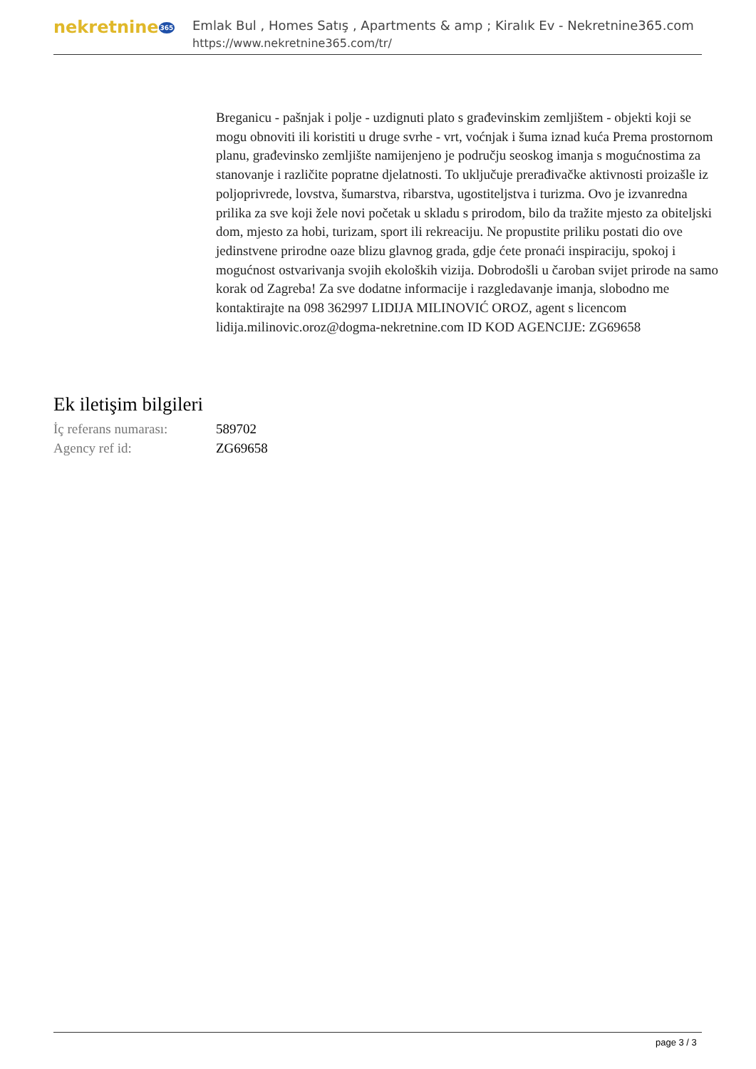nekretnine365
Emlak Bul , Homes Satış , Apartments & amp ; Kiralık Ev - Nekretnine365.com
https://www.nekretnine365.com/tr/
Breganicu - pašnjak i polje - uzdignuti plato s građevinskim zemljištem - objekti koji se mogu obnoviti ili koristiti u druge svrhe - vrt, voćnjak i šuma iznad kuća Prema prostornom planu, građevinsko zemljište namijenjeno je području seoskog imanja s mogućnostima za stanovanje i različite popratne djelatnosti. To uključuje prerađivačke aktivnosti proizašle iz poljoprivrede, lovstva, šumarstva, ribarstva, ugostiteljstva i turizma. Ovo je izvanredna prilika za sve koji žele novi početak u skladu s prirodom, bilo da tražite mjesto za obiteljski dom, mjesto za hobi, turizam, sport ili rekreaciju. Ne propustite priliku postati dio ove jedinstvene prirodne oaze blizu glavnog grada, gdje ćete pronaći inspiraciju, spokoj i mogućnost ostvarivanja svojih ekoloških vizija. Dobrodošli u čaroban svijet prirode na samo korak od Zagreba! Za sve dodatne informacije i razgledavanje imanja, slobodno me kontaktirajte na 098 362997 LIDIJA MILINOVIĆ OROZ, agent s licencom lidija.milinovic.oroz@dogma-nekretnine.com ID KOD AGENCIJE: ZG69658
Ek iletişim bilgileri
| İç referans numarası: | 589702 |
| Agency ref id: | ZG69658 |
page 3 / 3